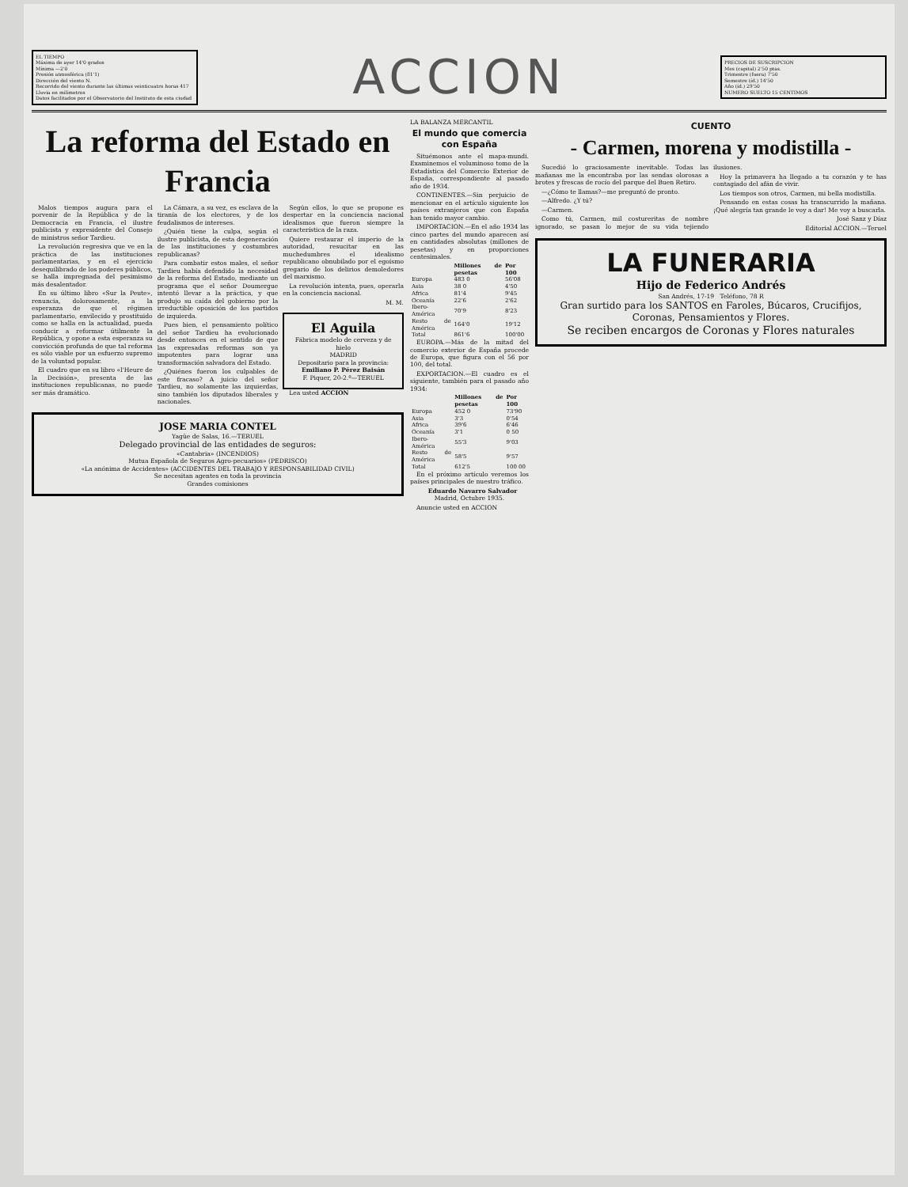EL TIEMPO
Máxima de ayer 14'0 grados
Mínima —2'0
Presión atmosférica (81'1)
Dirección del viento N.
Recorrido del viento durante las últimas veinticuatro horas 417
Lluvia en milímetros
Datos facilitados por el Observatorio del Instituto de esta ciudad
ACCION
PRECIOS DE SUSCRIPCION
Mes (capital) 2'50 ptas.
Trimestre (fuera) 7'50
Semestre (íd.) 14'50
Año (íd.) 29'50
NUMERO SUELTO 15 CENTIMOS
La reforma del Estado en Francia
Malos tiempos augura para el porvenir de la República y de la Democracia en Francia, el ilustre publicista y expresidente del Consejo de ministros señor Tardieu.
La revolución regresiva que ve en la práctica de las instituciones parlamentarias, y en el ejercicio desequilibrado de los poderes públicos, se halla impregnada del pesimismo más desalentador.
En su último libro «Sur la Peute», renuncia, dolorosamente, a la esperanza de que el régimen parlamentario, envilecido y prostituido como se halla en la actualidad, pueda conducir a reformar útilmente la República, y opone a esta esperanza su convicción profunda de que tal reforma es sólo viable por un esfuerzo supremo de la voluntad popular.
El cuadro que en su libro «l'Heure de la Decisión», presenta de las instituciones republicanas, no puede ser más dramático.
La Cámara, a su vez, es esclava de la tiranía de los electores, y de los feudalismos de intereses.
¿Quién tiene la culpa, según el ilustre publicista, de esta degeneración de las instituciones y costumbres republicanas?
Para combatir estos males, el señor Tardieu había defendido la necesidad de la reforma del Estado, mediante un programa que el señor Doumergue intentó llevar a la práctica, y que produjo su caída del gobierno por la irreductible oposición de los partidos de izquierda.
Pues bien, el pensamiento político del señor Tardieu ha evolucionado desde entonces en el sentido de que las expresadas reformas son ya impotentes para lograr una transformación salvadora del Estado.
¿Quiénes fueron los culpables de este fracaso? A juicio del señor Tardieu, no solamente las izquierdas, sino también los diputados liberales y nacionales.
Según ellos, lo que se propone es despertar en la conciencia nacional idealismos que fueron siempre la característica de la raza.
Quiere restaurar el imperio de la autoridad, resucitar en las muchedumbres el idealismo republicano obnubilado por el egoísmo gregario de los delirios demoledores del marxismo.
La revolución intenta, pues, operarla en la conciencia nacional.
M. M.
El Aguila
Fábrica modelo de cerveza y de hielo
MADRID
Depositario para la provincia:
Emiliano P. Pérez Baisán
F. Piquer, 20-2.º—TERUEL
Lea usted ACCION
JOSE MARIA CONTEL
Yagüe de Salas, 16.—TERUEL
Delegado provincial de las entidades de seguros:
«Cantabria» (INCENDIOS)
Mutua Española de Seguros Agro-pecuarios» (PEDRISCO)
«La anónima de Accidentes» (ACCIDENTES DEL TRABAJO Y RESPONSABILIDAD CIVIL)
Se necesitan agentes en toda la provincia
Grandes comisiones
LA BALANZA MERCANTIL
El mundo que comercia con España
Situémonos ante el mapa-mundi. Examinemos el voluminoso tomo de la Estadística del Comercio Exterior de España, correspondiente al pasado año de 1934.
CONTINENTES.—Sin perjuicio de mencionar en el artículo siguiente los países extranjeros que con España han tenido mayor cambio.
IMPORTACION.—En el año 1934 las cinco partes del mundo aparecen así en cantidades absolutas (millones de pesetas) y en proporciones centesimales.
| | Millones de pesetas | Por 100 |
| --- | --- | --- |
| Europa | 483 0 | 56'08 |
| Asia | 38 0 | 4'50 |
| Africa | 81'4 | 9'45 |
| Oceanía | 22'6 | 2'62 |
| Ibero-América | 70'9 | 8'23 |
| Resto de América | 164'0 | 19'12 |
| Total | 861'6 | 100'00 |
EUROPA.—Más de la mitad del comercio exterior de España procede de Europa, que figura con el 56 por 100, del total.
EXPORTACION.—El cuadro es el siguiente, también para el pasado año 1934:
| | Millones de pesetas | Por 100 |
| --- | --- | --- |
| Europa | 452 0 | 73'90 |
| Asia | 3'3 | 0'54 |
| Africa | 39'6 | 6'46 |
| Oceanía | 3'1 | 0 50 |
| Ibero-América | 55'3 | 9'03 |
| Resto de América | 58'5 | 9'57 |
| Total | 612'5 | 100 00 |
En el próximo artículo veremos los países principales de nuestro tráfico.
Eduardo Navarro Salvador
Madrid, Octubre 1935.
Anuncie usted en ACCION
CUENTO
- Carmen, morena y modistilla -
Sucedió lo graciosamente inevitable. Todas las mañanas me la encontraba por las sendas olorosas a brotes y frescas de rocío del parque del Buen Retiro.
—¿Cómo te llamas?—me preguntó de pronto.
—Alfredo. ¿Y tú?
—Carmen.
Como tú, Carmen, mil costureritas de nombre ignorado, se pasan lo mejor de su vida tejiendo ilusiones.
Hoy la primavera ha llegado a tu corazón y te has contagiado del afán de vivir.
Los tiempos son otros, Carmen, mi bella modistilla.
Pensando en estas cosas ha transcurrido la mañana. ¡Qué alegría tan grande le voy a dar! Me voy a buscarla.
José Sanz y Díaz
Editorial ACCION.—Teruel
LA FUNERARIA
Hijo de Federico Andrés
San Andrés, 17-19 Teléfono, 78 R
Gran surtido para los SANTOS en Faroles, Búcaros, Crucifijos, Coronas, Pensamientos y Flores.
Se reciben encargos de Coronas y Flores naturales